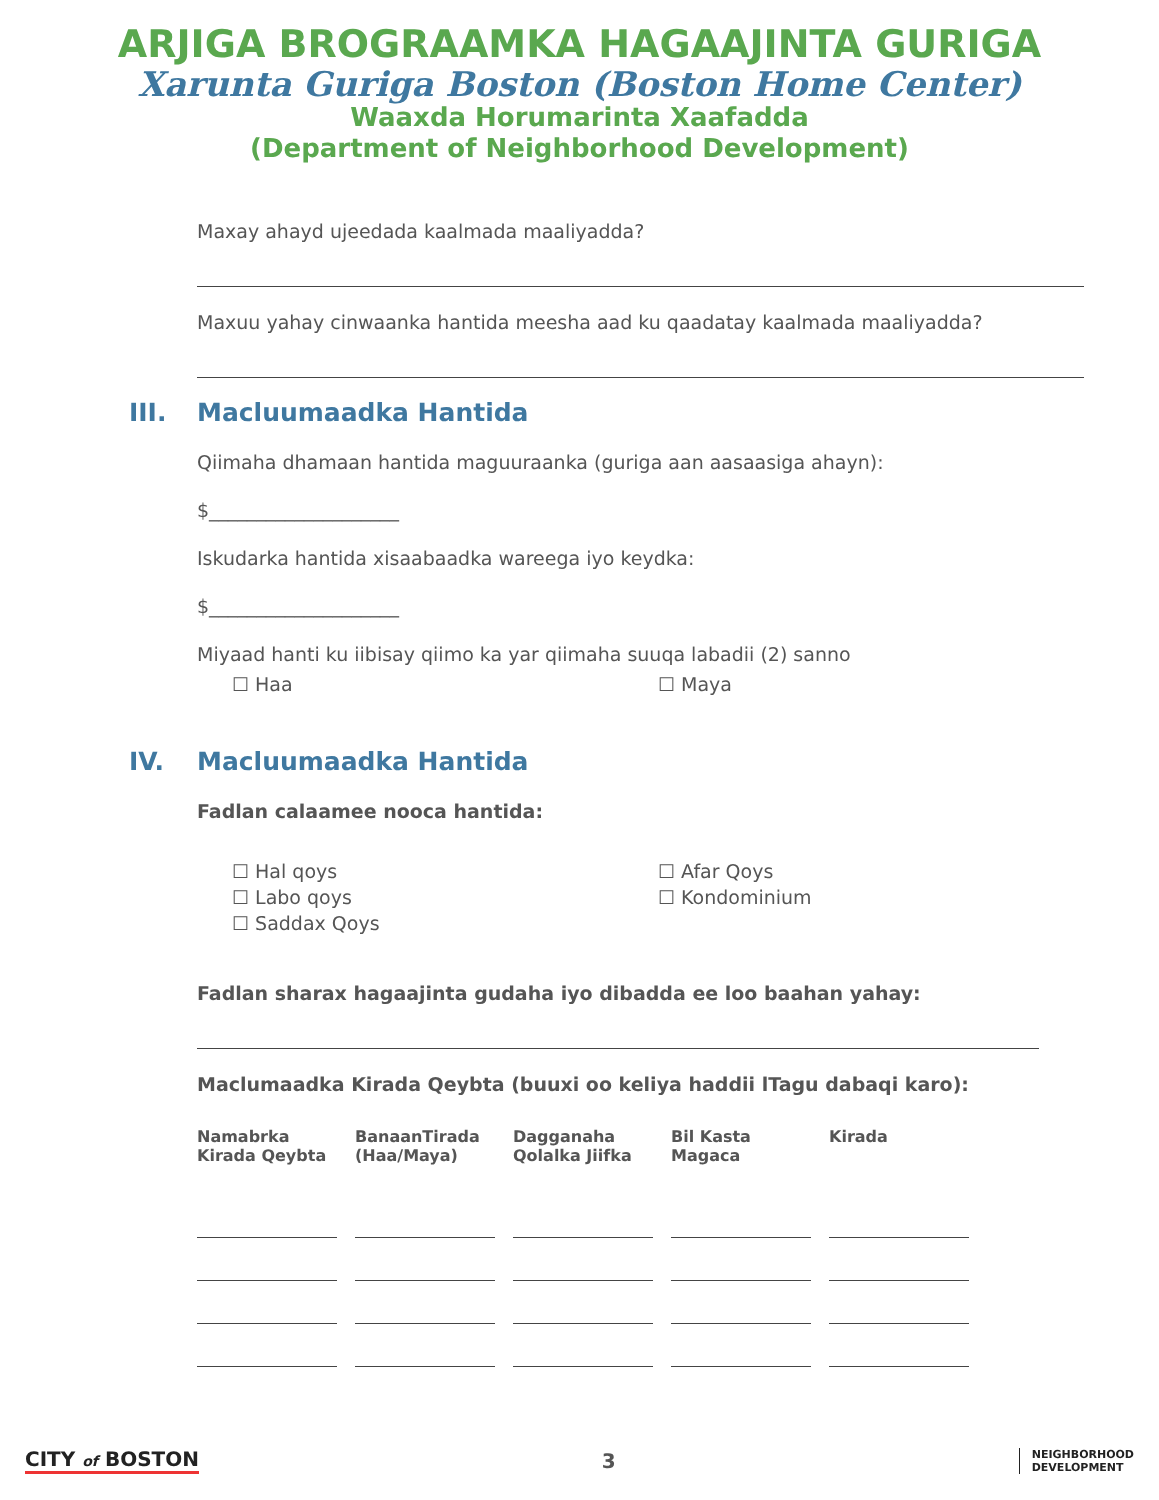ARJIGA BROGRAAMKA HAGAAJINTA GURIGA
Xarunta Guriga Boston (Boston Home Center)
Waaxda Horumarinta Xaafadda
(Department of Neighborhood Development)
Maxay ahayd ujeedada kaalmada maaliyadda?
Maxuu yahay cinwaanka hantida meesha aad ku qaadatay kaalmada maaliyadda?
III. Macluumaadka Hantida
Qiimaha dhamaan hantida maguuraanka (guriga aan aasaasiga ahayn):
$____________________
Iskudarka hantida xisaabaadka wareega iyo keydka:
$____________________
Miyaad hanti ku iibisay qiimo ka yar qiimaha suuqa labadii (2) sanno
☐ Haa ☐ Maya
IV. Macluumaadka Hantida
Fadlan calaamee nooca hantida:
☐ Hal qoys
☐ Labo qoys
☐ Saddax Qoys
☐ Afar Qoys
☐ Kondominium
Fadlan sharax hagaajinta gudaha iyo dibadda ee loo baahan yahay:
Maclumaadka Kirada Qeybta (buuxi oo keliya haddii lTagu dabaqi karo):
| Namabrka Kirada Qeybta | BanaanTirada (Haa/Maya) | Dagganaha Qolalka Jiifka | Bil Kasta Magaca | Kirada |
| --- | --- | --- | --- | --- |
CITY of BOSTON 3
NEIGHBORHOOD
DEVELOPMENT